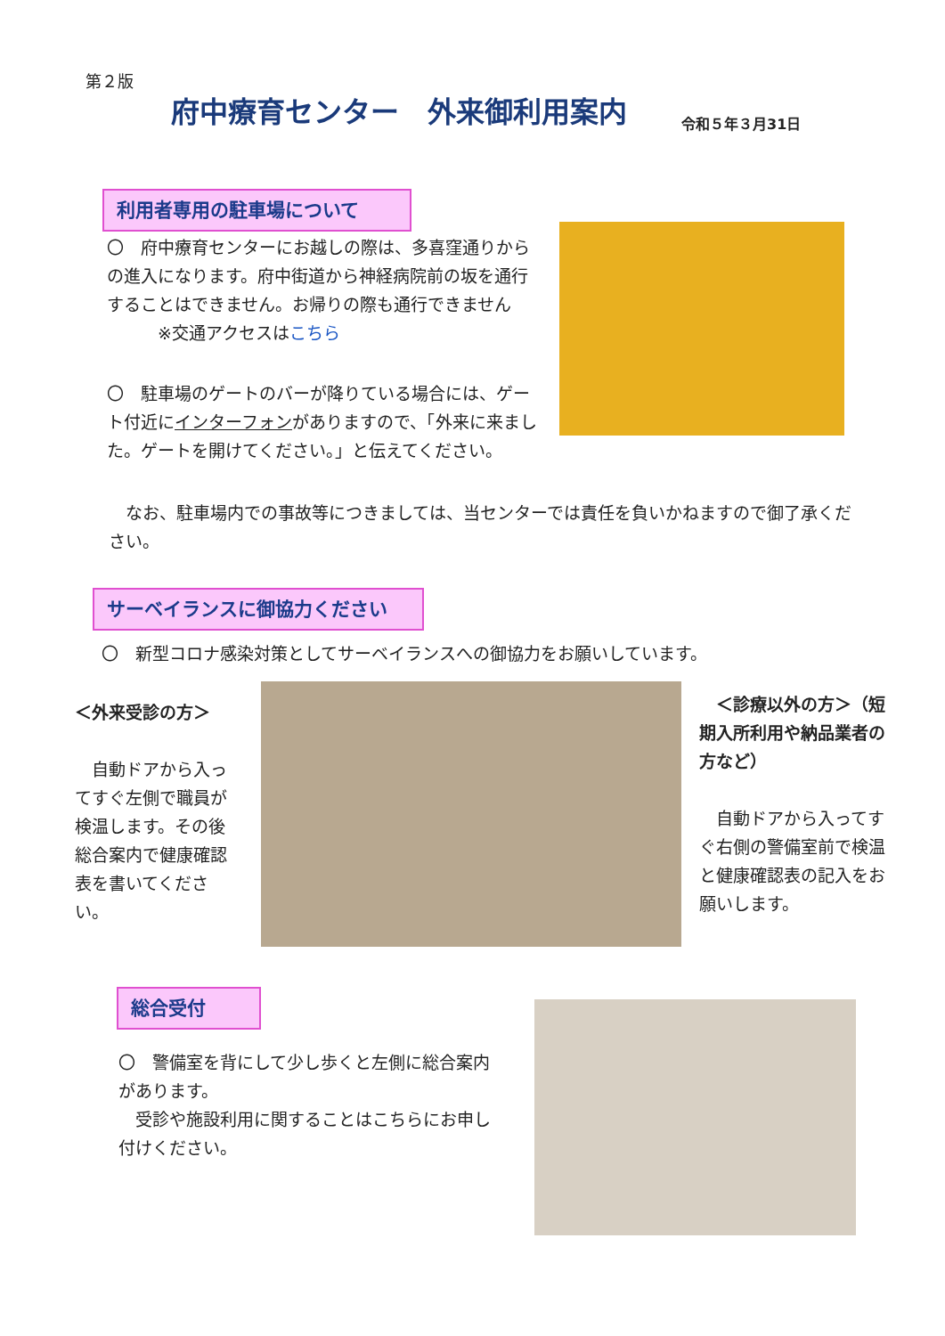第２版
府中療育センター　外来御利用案内 令和５年３月31日
利用者専用の駐車場について
〇　府中療育センターにお越しの際は、多喜窪通りからの進入になります。府中街道から神経病院前の坂を通行することはできません。お帰りの際も通行できません
　　　※交通アクセスはこちら
〇　駐車場のゲートのバーが降りている場合には、ゲート付近にインターフォンがありますので、「外来に来ました。ゲートを開けてください。」と伝えてください。
　なお、駐車場内での事故等につきましては、当センターでは責任を負いかねますので御了承ください。
サーベイランスに御協力ください
〇　新型コロナ感染対策としてサーベイランスへの御協力をお願いしています。
＜外来受診の方＞
　自動ドアから入ってすぐ左側で職員が検温します。その後総合案内で健康確認表を書いてください。
　＜診療以外の方＞（短期入所利用や納品業者の方など）
　自動ドアから入ってすぐ右側の警備室前で検温と健康確認表の記入をお願いします。
総合受付
〇　警備室を背にして少し歩くと左側に総合案内があります。
　受診や施設利用に関することはこちらにお申し付けください。